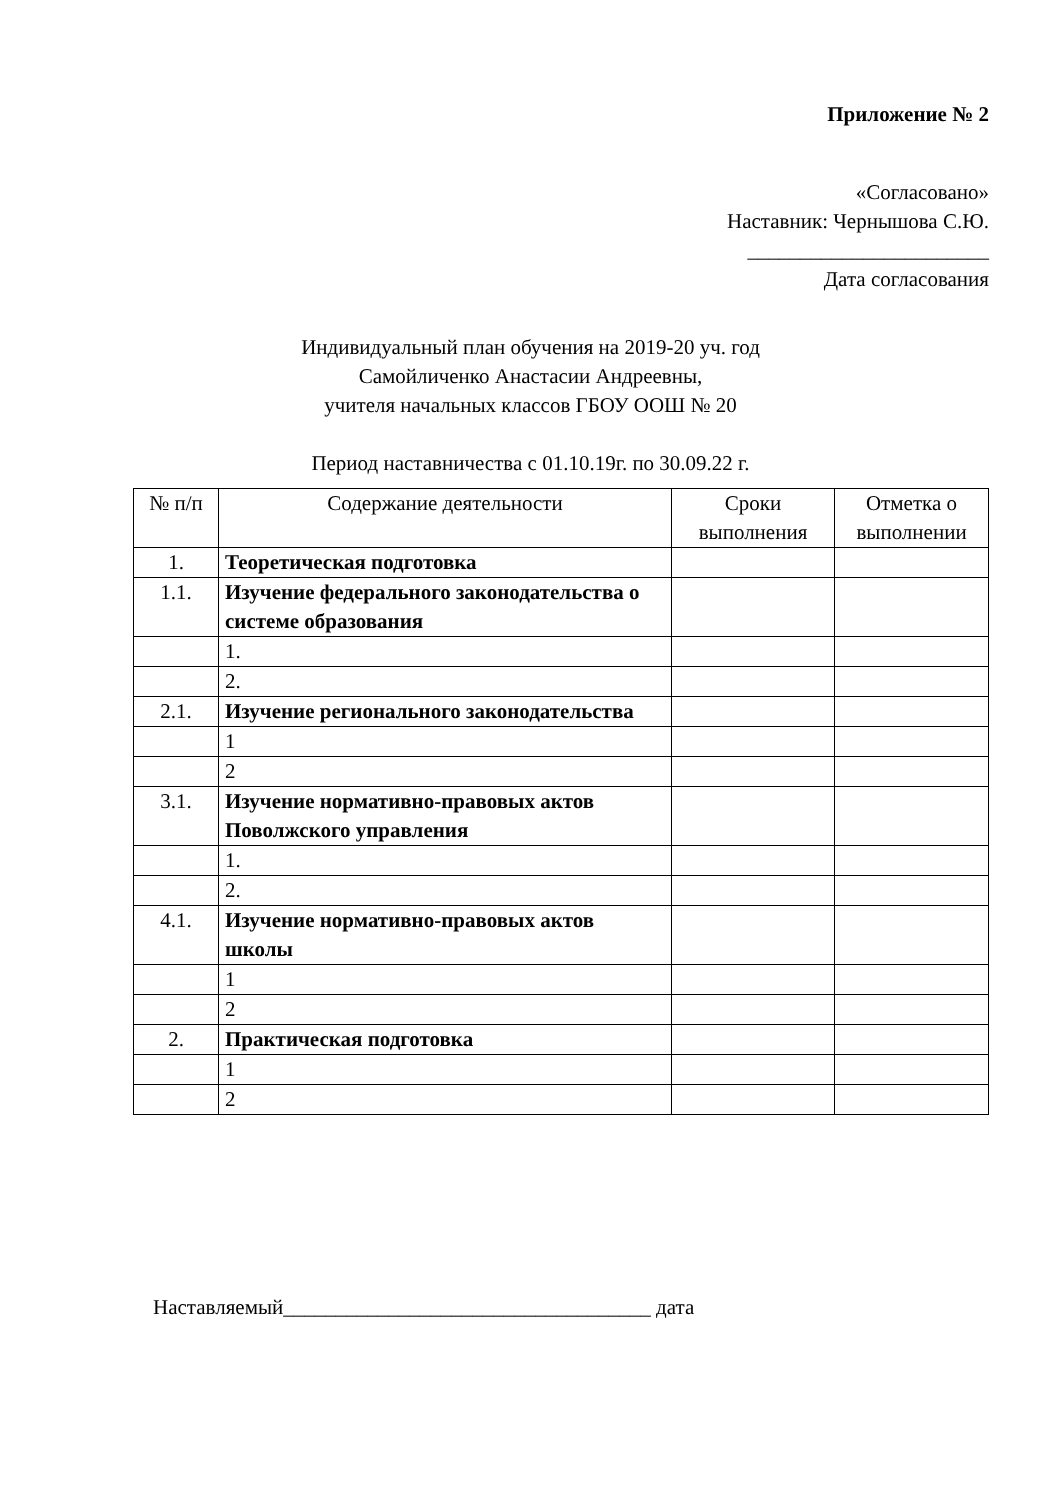Приложение № 2
«Согласовано»
Наставник: Чернышова С.Ю.
_______________________
Дата согласования
Индивидуальный план обучения на 2019-20 уч. год
Самойличенко Анастасии Андреевны,
учителя начальных классов ГБОУ ООШ № 20
Период наставничества с 01.10.19г. по 30.09.22 г.
| № п/п | Содержание деятельности | Сроки выполнения | Отметка о выполнении |
| --- | --- | --- | --- |
| 1. | Теоретическая подготовка | | |
| 1.1. | Изучение федерального законодательства о системе образования | | |
| | 1. | | |
| | 2. | | |
| 2.1. | Изучение регионального законодательства | | |
| | 1 | | |
| | 2 | | |
| 3.1. | Изучение нормативно-правовых актов Поволжского управления | | |
| | 1. | | |
| | 2. | | |
| 4.1. | Изучение нормативно-правовых актов школы | | |
| | 1 | | |
| | 2 | | |
| 2. | Практическая подготовка | | |
| | 1 | | |
| | 2 | | |
Наставляемый___________________________________ дата